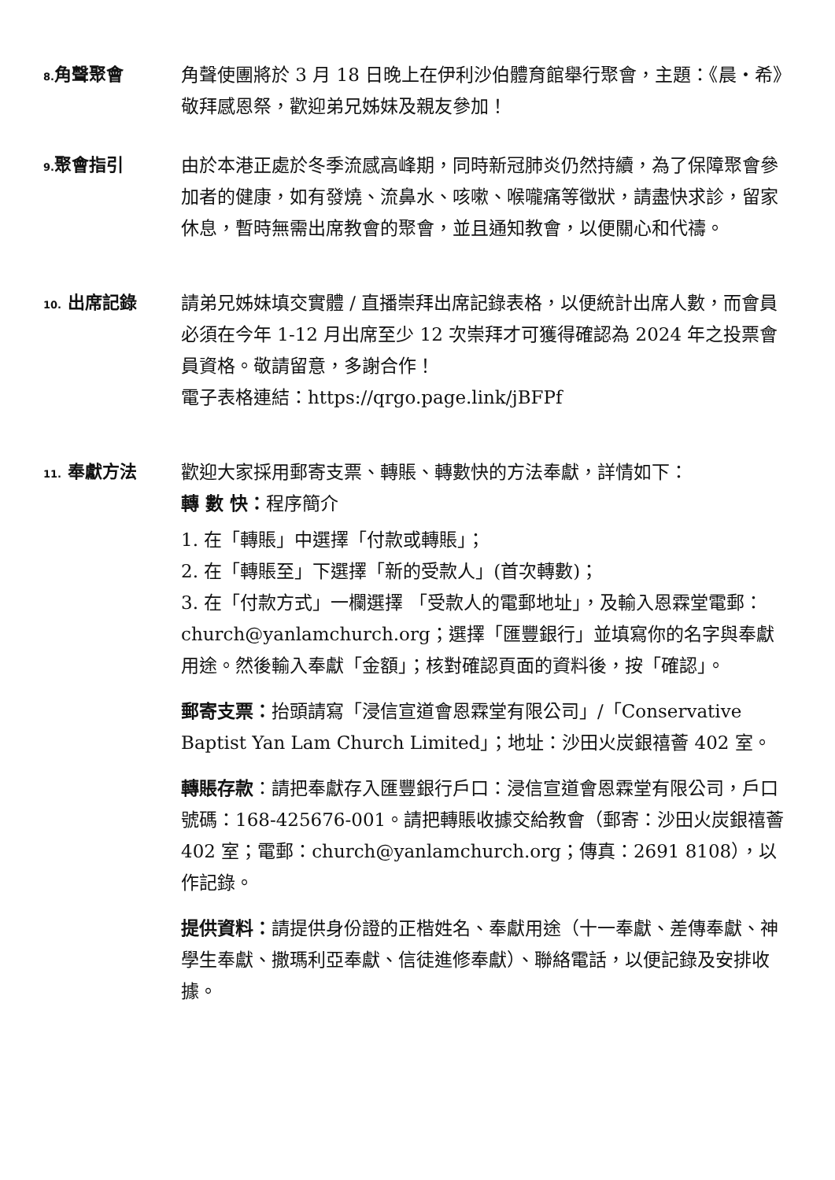8. 角聲聚會 角聲使團將於 3 月 18 日晚上在伊利沙伯體育館舉行聚會，主題：《晨・希》敬拜感恩祭，歡迎弟兄姊妹及親友參加！
9. 聚會指引 由於本港正處於冬季流感高峰期，同時新冠肺炎仍然持續，為了保障聚會參加者的健康，如有發燒、流鼻水、咳嗽、喉嚨痛等徵狀，請盡快求診，留家休息，暫時無需出席教會的聚會，並且通知教會，以便關心和代禱。
10. 出席記錄 請弟兄姊妹填交實體 / 直播崇拜出席記錄表格，以便統計出席人數，而會員必須在今年 1-12 月出席至少 12 次崇拜才可獲得確認為 2024 年之投票會員資格。敬請留意，多謝合作！
電子表格連結：https://qrgo.page.link/jBFPf
11. 奉獻方法 歡迎大家採用郵寄支票、轉賬、轉數快的方法奉獻，詳情如下：
轉 數 快：程序簡介
1. 在「轉賬」中選擇「付款或轉賬」；
2. 在「轉賬至」下選擇「新的受款人」(首次轉數)；
3. 在「付款方式」一欄選擇 「受款人的電郵地址」，及輸入恩霖堂電郵：church@yanlamchurch.org；選擇「匯豐銀行」並填寫你的名字與奉獻用途。然後輸入奉獻「金額」；核對確認頁面的資料後，按「確認」。
郵寄支票：抬頭請寫「浸信宣道會恩霖堂有限公司」/「Conservative Baptist Yan Lam Church Limited」；地址：沙田火炭銀禧薈 402 室。
轉賬存款：請把奉獻存入匯豐銀行戶口：浸信宣道會恩霖堂有限公司，戶口號碼：168-425676-001。請把轉賬收據交給教會（郵寄：沙田火炭銀禧薈 402 室；電郵：church@yanlamchurch.org；傳真：2691 8108），以作記錄。
提供資料：請提供身份證的正楷姓名、奉獻用途（十一奉獻、差傳奉獻、神學生奉獻、撒瑪利亞奉獻、信徒進修奉獻）、聯絡電話，以便記錄及安排收據。